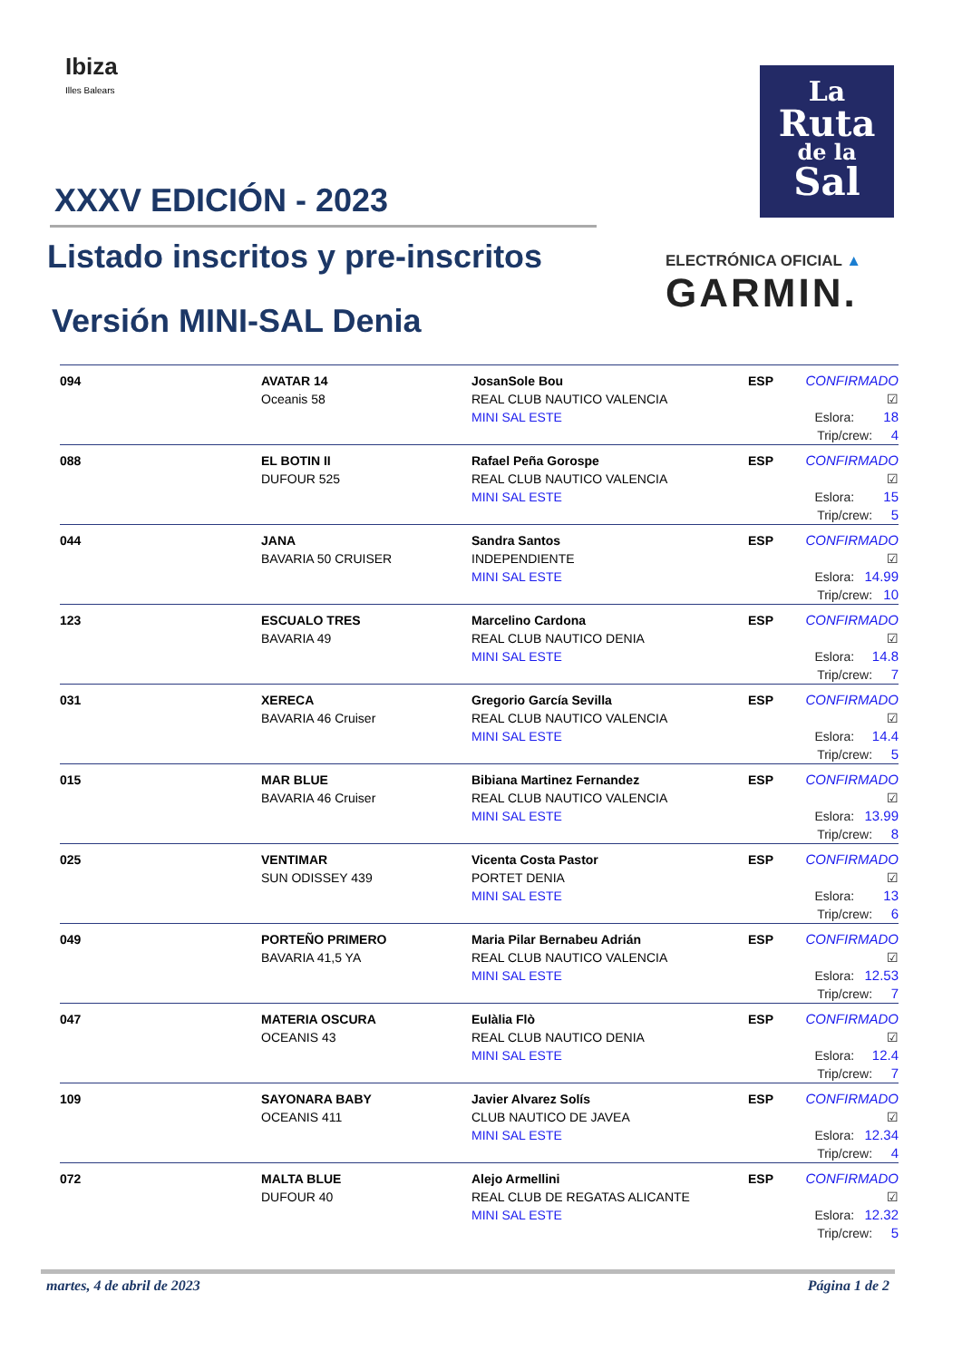Ibiza
Illes Balears
La
Ruta
de la
Sal
ELECTRÓNICA OFICIAL ▲
GARMIN.
XXXV EDICIÓN - 2023
Listado inscritos y pre-inscritos
Versión MINI-SAL Denia
| 094 | AVATAR 14 Oceanis 58 | JosanSole Bou REAL CLUB NAUTICO VALENCIA MINI SAL ESTE | ESP | CONFIRMADO ☑ Eslora: 18 Trip/crew: 4 |
| 088 | EL BOTIN II DUFOUR 525 | Rafael Peña Gorospe REAL CLUB NAUTICO VALENCIA MINI SAL ESTE | ESP | CONFIRMADO ☑ Eslora: 15 Trip/crew: 5 |
| 044 | JANA BAVARIA 50 CRUISER | Sandra Santos INDEPENDIENTE MINI SAL ESTE | ESP | CONFIRMADO ☑ Eslora: 14.99 Trip/crew: 10 |
| 123 | ESCUALO TRES BAVARIA 49 | Marcelino Cardona REAL CLUB NAUTICO DENIA MINI SAL ESTE | ESP | CONFIRMADO ☑ Eslora: 14.8 Trip/crew: 7 |
| 031 | XERECA BAVARIA 46 Cruiser | Gregorio García Sevilla REAL CLUB NAUTICO VALENCIA MINI SAL ESTE | ESP | CONFIRMADO ☑ Eslora: 14.4 Trip/crew: 5 |
| 015 | MAR BLUE BAVARIA 46 Cruiser | Bibiana Martinez Fernandez REAL CLUB NAUTICO VALENCIA MINI SAL ESTE | ESP | CONFIRMADO ☑ Eslora: 13.99 Trip/crew: 8 |
| 025 | VENTIMAR SUN ODISSEY 439 | Vicenta Costa Pastor PORTET DENIA MINI SAL ESTE | ESP | CONFIRMADO ☑ Eslora: 13 Trip/crew: 6 |
| 049 | PORTEÑO PRIMERO BAVARIA 41,5 YA | Maria Pilar Bernabeu Adrián REAL CLUB NAUTICO VALENCIA MINI SAL ESTE | ESP | CONFIRMADO ☑ Eslora: 12.53 Trip/crew: 7 |
| 047 | MATERIA OSCURA OCEANIS 43 | Eulàlia Flò REAL CLUB NAUTICO DENIA MINI SAL ESTE | ESP | CONFIRMADO ☑ Eslora: 12.4 Trip/crew: 7 |
| 109 | SAYONARA BABY OCEANIS 411 | Javier Alvarez Solís CLUB NAUTICO DE JAVEA MINI SAL ESTE | ESP | CONFIRMADO ☑ Eslora: 12.34 Trip/crew: 4 |
| 072 | MALTA BLUE DUFOUR 40 | Alejo Armellini REAL CLUB DE REGATAS ALICANTE MINI SAL ESTE | ESP | CONFIRMADO ☑ Eslora: 12.32 Trip/crew: 5 |
martes, 4 de abril de 2023 Página 1 de 2